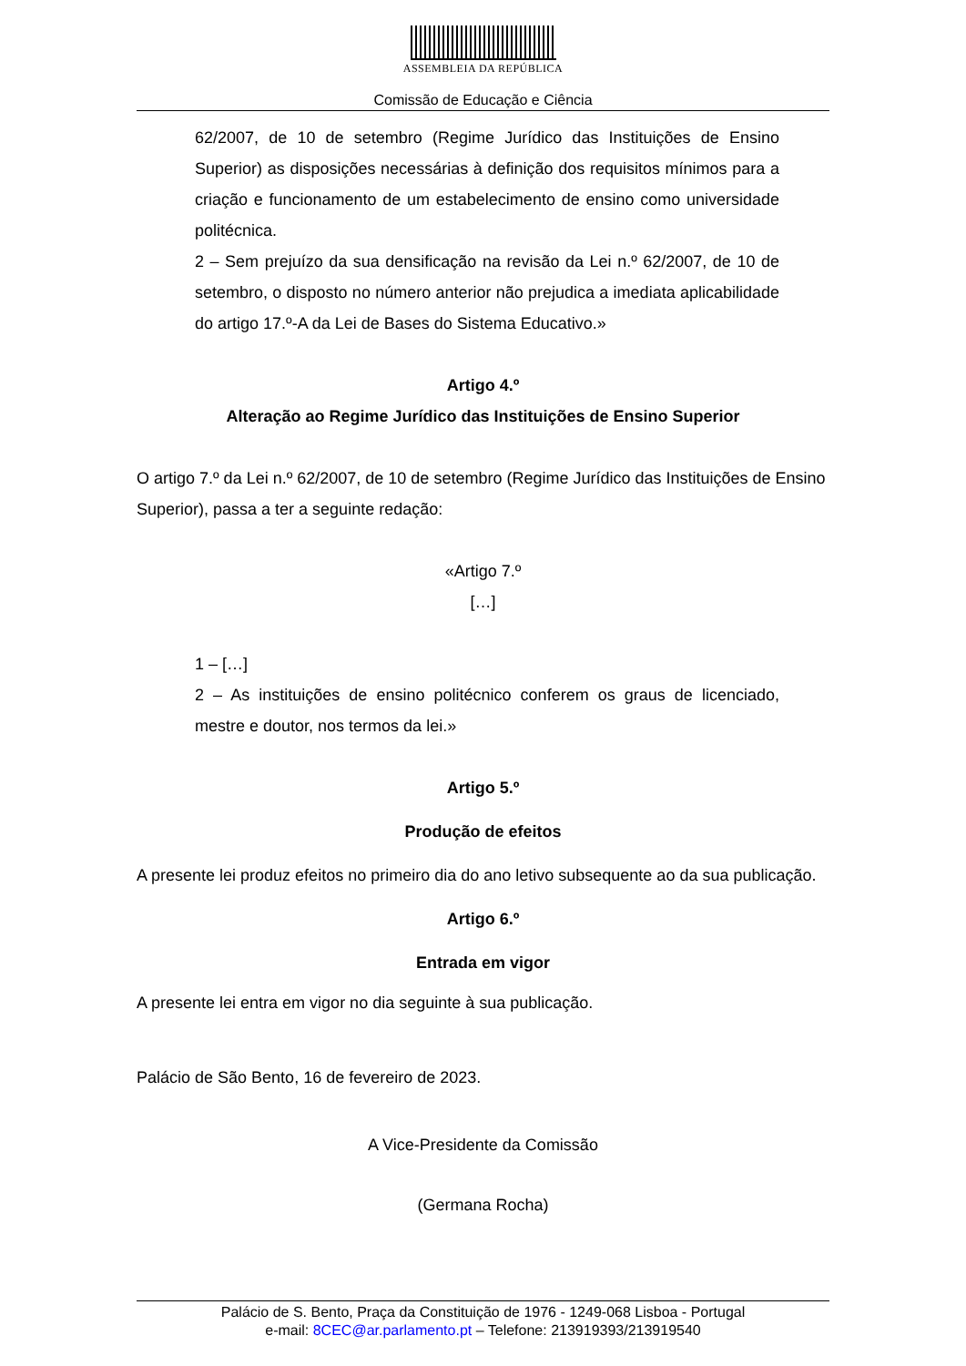ASSEMBLEIA DA REPÚBLICA
Comissão de Educação e Ciência
62/2007, de 10 de setembro (Regime Jurídico das Instituições de Ensino Superior) as disposições necessárias à definição dos requisitos mínimos para a criação e funcionamento de um estabelecimento de ensino como universidade politécnica.
2 – Sem prejuízo da sua densificação na revisão da Lei n.º 62/2007, de 10 de setembro, o disposto no número anterior não prejudica a imediata aplicabilidade do artigo 17.º-A da Lei de Bases do Sistema Educativo.»
Artigo 4.º
Alteração ao Regime Jurídico das Instituições de Ensino Superior
O artigo 7.º da Lei n.º 62/2007, de 10 de setembro (Regime Jurídico das Instituições de Ensino Superior), passa a ter a seguinte redação:
«Artigo 7.º
[…]
1 – […]
2 – As instituições de ensino politécnico conferem os graus de licenciado, mestre e doutor, nos termos da lei.»
Artigo 5.º
Produção de efeitos
A presente lei produz efeitos no primeiro dia do ano letivo subsequente ao da sua publicação.
Artigo 6.º
Entrada em vigor
A presente lei entra em vigor no dia seguinte à sua publicação.
Palácio de São Bento, 16 de fevereiro de 2023.
A Vice-Presidente da Comissão
(Germana Rocha)
Palácio de S. Bento, Praça da Constituição de 1976 - 1249-068 Lisboa - Portugal
e-mail: 8CEC@ar.parlamento.pt – Telefone: 213919393/213919540